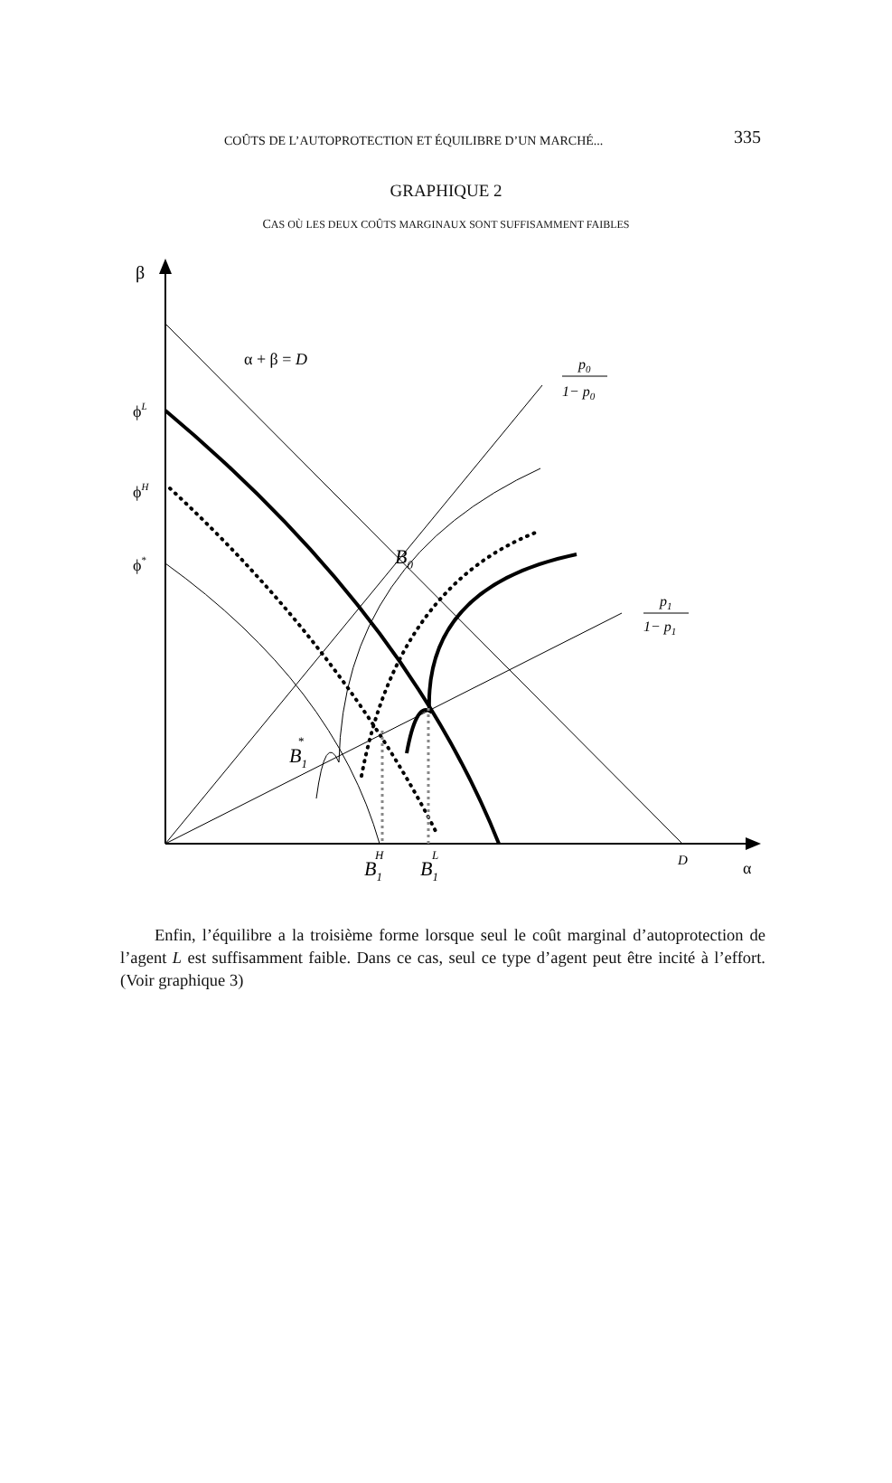COÛTS DE L’AUTOPROTECTION ET ÉQUILIBRE D’UN MARCHÉ... 335
GRAPHIQUE 2
CAS OÙ LES DEUX COÛTS MARGINAUX SONT SUFFISAMMENT FAIBLES
β
α + β = D
ϕL
ϕH
ϕ*
p0
1− p0
p1
1− p1
B0
B1
*
B1
H
B1
L
D
α
Enfin, l’équilibre a la troisième forme lorsque seul le coût marginal d’autoprotection de l’agent L est suffisamment faible. Dans ce cas, seul ce type d’agent peut être incité à l’effort. (Voir graphique 3)